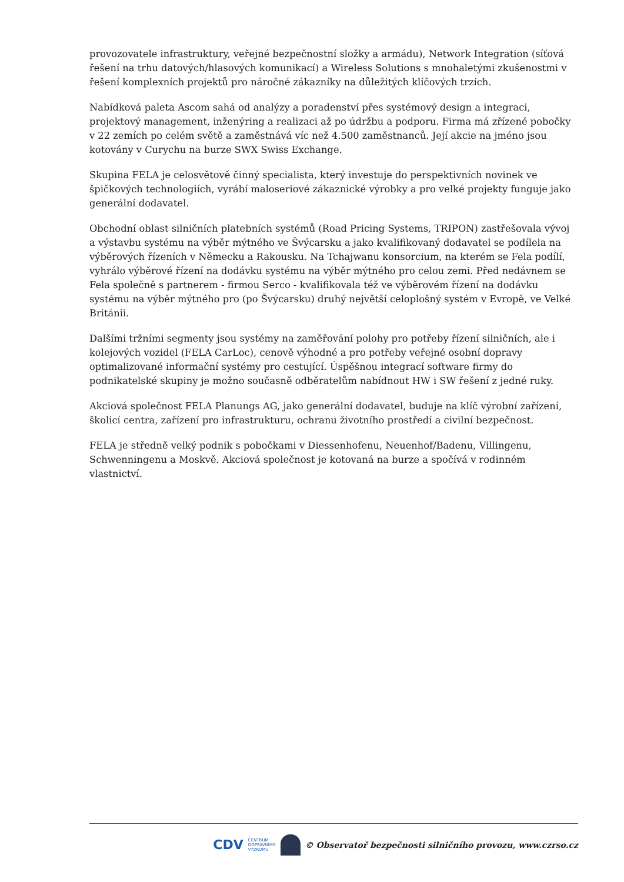provozovatele infrastruktury, veřejné bezpečnostní složky a armádu), Network Integration (síťová řešení na trhu datových/hlasových komunikací) a Wireless Solutions s mnohaletými zkušenostmi v řešení komplexních projektů pro náročné zákazníky na důležitých klíčových trzích.
Nabídková paleta Ascom sahá od analýzy a poradenství přes systémový design a integraci, projektový management, inženýring a realizaci až po údržbu a podporu. Firma má zřízené pobočky v 22 zemích po celém světě a zaměstnává víc než 4.500 zaměstnanců. Její akcie na jméno jsou kotovány v Curychu na burze SWX Swiss Exchange.
Skupina FELA je celosvětově činný specialista, který investuje do perspektivních novinek ve špičkových technologiích, vyrábí maloseriové zákaznické výrobky a pro velké projekty funguje jako generální dodavatel.
Obchodní oblast silničních platebních systémů (Road Pricing Systems, TRIPON) zastřešovala vývoj a výstavbu systému na výběr mýtného ve Švýcarsku a jako kvalifikovaný dodavatel se podílela na výběrových řízeních v Německu a Rakousku. Na Tchajwanu konsorcium, na kterém se Fela podílí, vyhrálo výběrové řízení na dodávku systému na výběr mýtného pro celou zemi. Před nedávnem se Fela společně s partnerem - firmou Serco - kvalifikovala též ve výběrovém řízení na dodávku systému na výběr mýtného pro (po Švýcarsku) druhý největší celoplošný systém v Evropě, ve Velké Británii.
Dalšími tržními segmenty jsou systémy na zaměřování polohy pro potřeby řízení silničních, ale i kolejových vozidel (FELA CarLoc), cenově výhodné a pro potřeby veřejné osobní dopravy optimalizované informační systémy pro cestující. Úspěšnou integrací software firmy do podnikatelské skupiny je možno současně odběratelům nabídnout HW i SW řešení z jedné ruky.
Akciová společnost FELA Planungs AG, jako generální dodavatel, buduje na klíč výrobní zařízení, školicí centra, zařízení pro infrastrukturu, ochranu životního prostředí a civilní bezpečnost.
FELA je středně velký podnik s pobočkami v Diessenhofenu, Neuenhof/Badenu, Villingenu, Schwenningenu a Moskvě. Akciová společnost je kotovaná na burze a spočívá v rodinném vlastnictví.
CDV CENTRUM
DOPRAVNÍHO
VÝZKUMU
© Observatoř bezpečnosti silničního provozu, www.czrso.cz